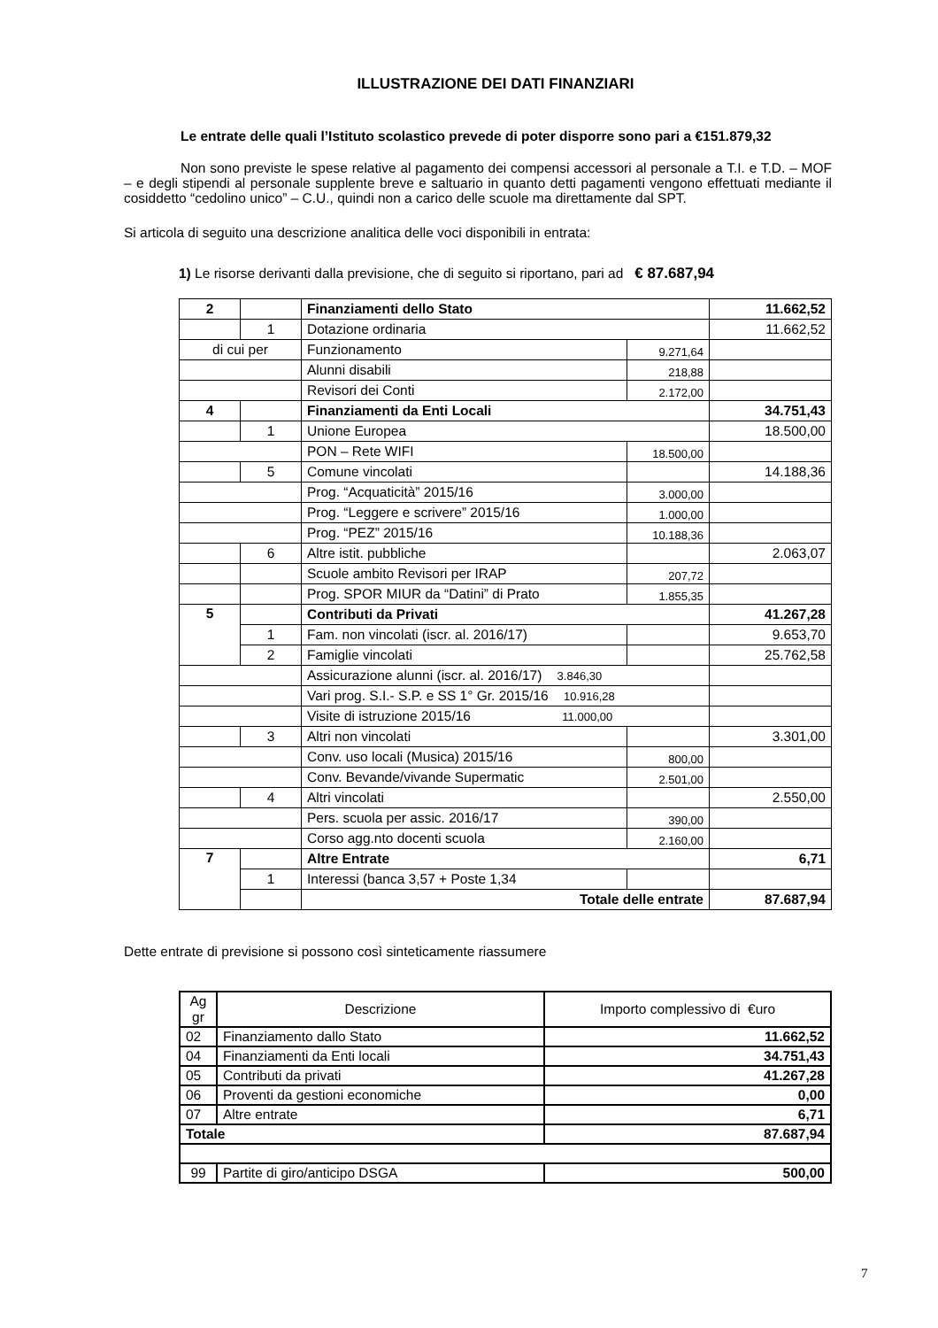ILLUSTRAZIONE DEI DATI FINANZIARI
Le entrate delle quali l’Istituto scolastico prevede di poter disporre sono pari a €151.879,32
Non sono previste le spese relative al pagamento dei compensi accessori al personale a T.I. e T.D. – MOF – e degli stipendi al personale supplente breve e saltuario in quanto detti pagamenti vengono effettuati mediante il cosiddetto “cedolino unico” – C.U., quindi non a carico delle scuole ma direttamente dal SPT.
Si articola di seguito una descrizione analitica delle voci disponibili in entrata:
1) Le risorse derivanti dalla previsione, che di seguito si riportano, pari ad € 87.687,94
| 2 | | Finanziamenti dello Stato | | 11.662,52 |
| | 1 | Dotazione ordinaria | | 11.662,52 |
| di cui per | | Funzionamento | 9.271,64 | |
| | | Alunni disabili | 218,88 | |
| | | Revisori dei Conti | 2.172,00 | |
| 4 | | Finanziamenti da Enti Locali | | 34.751,43 |
| | 1 | Unione Europea | | 18.500,00 |
| | | PON – Rete WIFI | 18.500,00 | |
| | 5 | Comune vincolati | | 14.188,36 |
| | | Prog. “Acquaticità” 2015/16 | 3.000,00 | |
| | | Prog. “Leggere e scrivere” 2015/16 | 1.000,00 | |
| | | Prog. “PEZ” 2015/16 | 10.188,36 | |
| | 6 | Altre istit. pubbliche | | 2.063,07 |
| | | Scuole ambito Revisori per IRAP | 207,72 | |
| | | Prog. SPOR MIUR da “Datini” di Prato | 1.855,35 | |
| 5 | | Contributi da Privati | | 41.267,28 |
| | 1 | Fam. non vincolati (iscr. al. 2016/17) | | 9.653,70 |
| | 2 | Famiglie vincolati | | 25.762,58 |
| | | Assicurazione alunni (iscr. al. 2016/17) 3.846,30 | | |
| | | Vari prog. S.I.- S.P. e SS 1° Gr. 2015/16 10.916,28 | | |
| | | Visite di istruzione 2015/16 11.000,00 | | |
| | 3 | Altri non vincolati | | 3.301,00 |
| | | Conv. uso locali (Musica) 2015/16 | 800,00 | |
| | | Conv. Bevande/vivande Supermatic | 2.501,00 | |
| | 4 | Altri vincolati | | 2.550,00 |
| | | Pers. scuola per assic. 2016/17 | 390,00 | |
| | | Corso agg.nto docenti scuola | 2.160,00 | |
| 7 | | Altre Entrate | | 6,71 |
| | 1 | Interessi (banca 3,57 + Poste 1,34 | | |
| | | Totale delle entrate | | 87.687,94 |
Dette entrate di previsione si possono così sinteticamente riassumere
| Ag gr | Descrizione | | Importo complessivo di €uro |
| 02 | Finanziamento dallo Stato | | 11.662,52 |
| 04 | Finanziamenti da Enti locali | | 34.751,43 |
| 05 | Contributi da privati | | 41.267,28 |
| 06 | Proventi da gestioni economiche | | 0,00 |
| 07 | Altre entrate | | 6,71 |
| Totale | | | 87.687,94 |
| 99 | | Partite di giro/anticipo DSGA | 500,00 |
7